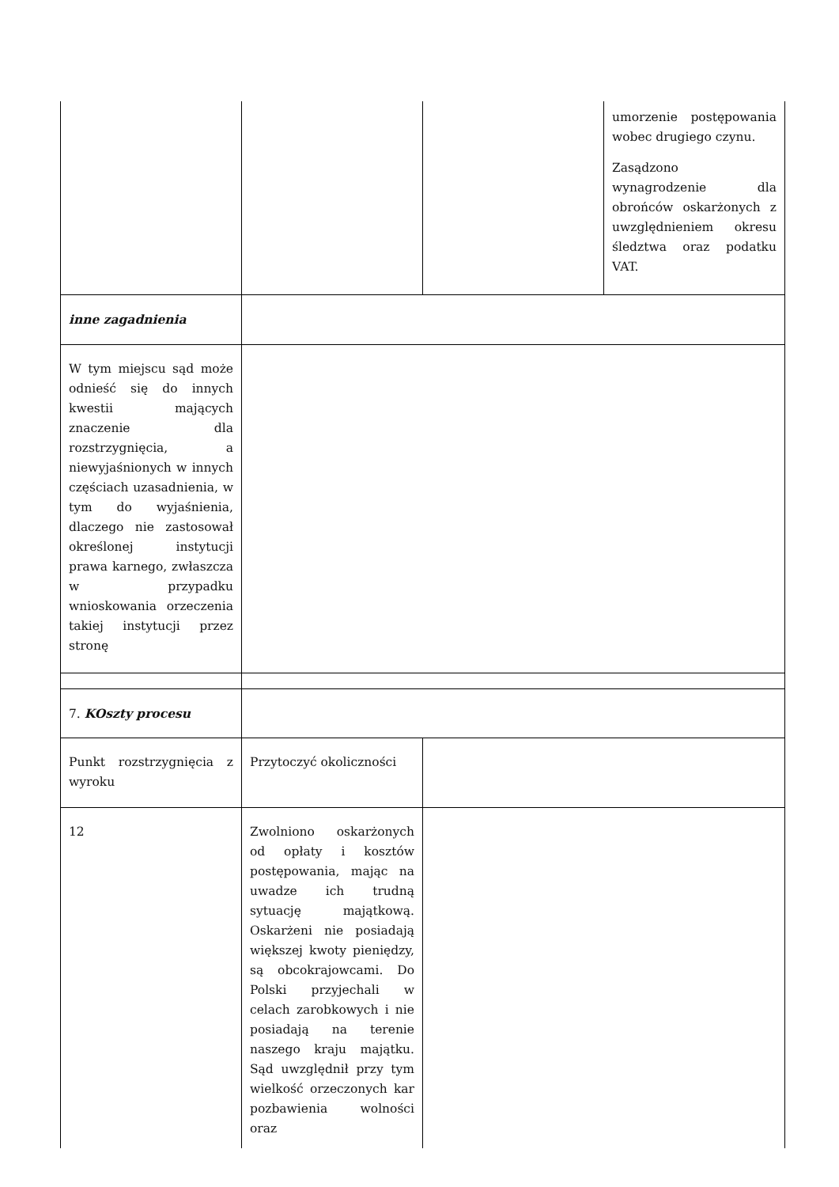| | | | umorzenie postępowania wobec drugiego czynu. Zasądzono wynagrodzenie dla obrońców oskarżonych z uwzględnieniem okresu śledztwa oraz podatku VAT. |
| inne zagadnienia | | | |
| W tym miejscu sąd może odnieść się do innych kwestii mających znaczenie dla rozstrzygnięcia, a niewyjaśnionych w innych częściach uzasadnienia, w tym do wyjaśnienia, dlaczego nie zastosował określonej instytucji prawa karnego, zwłaszcza w przypadku wnioskowania orzeczenia takiej instytucji przez stronę | | | |
| 7. KOszty procesu | | | |
| Punkt rozstrzygnięcia z wyroku | Przytoczyć okoliczności | | |
| 12 | Zwolniono oskarżonych od opłaty i kosztów postępowania, mając na uwadze ich trudną sytuację majątkową. Oskarżeni nie posiadają większej kwoty pieniędzy, są obcokrajowcami. Do Polski przyjechali w celach zarobkowych i nie posiadają na terenie naszego kraju majątku. Sąd uwzględnił przy tym wielkość orzeczonych kar pozbawienia wolności oraz | | |